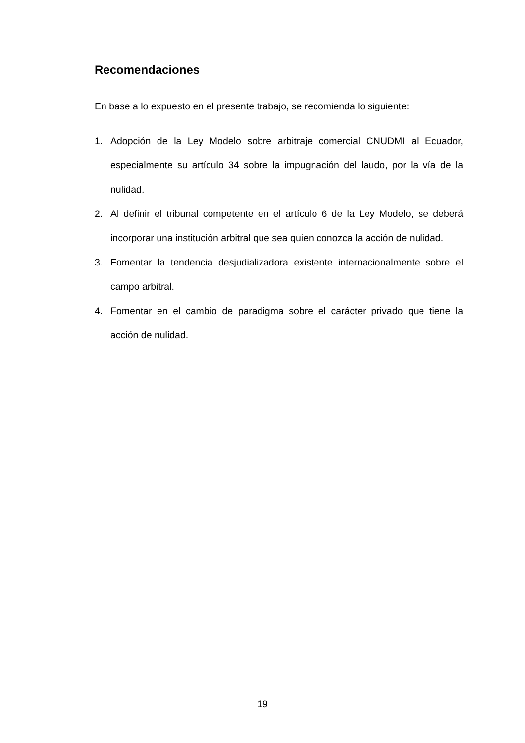Recomendaciones
En base a lo expuesto en el presente trabajo, se recomienda lo siguiente:
1. Adopción de la Ley Modelo sobre arbitraje comercial CNUDMI al Ecuador, especialmente su artículo 34 sobre la impugnación del laudo, por la vía de la nulidad.
2. Al definir el tribunal competente en el artículo 6 de la Ley Modelo, se deberá incorporar una institución arbitral que sea quien conozca la acción de nulidad.
3. Fomentar la tendencia desjudializadora existente internacionalmente sobre el campo arbitral.
4. Fomentar en el cambio de paradigma sobre el carácter privado que tiene la acción de nulidad.
19